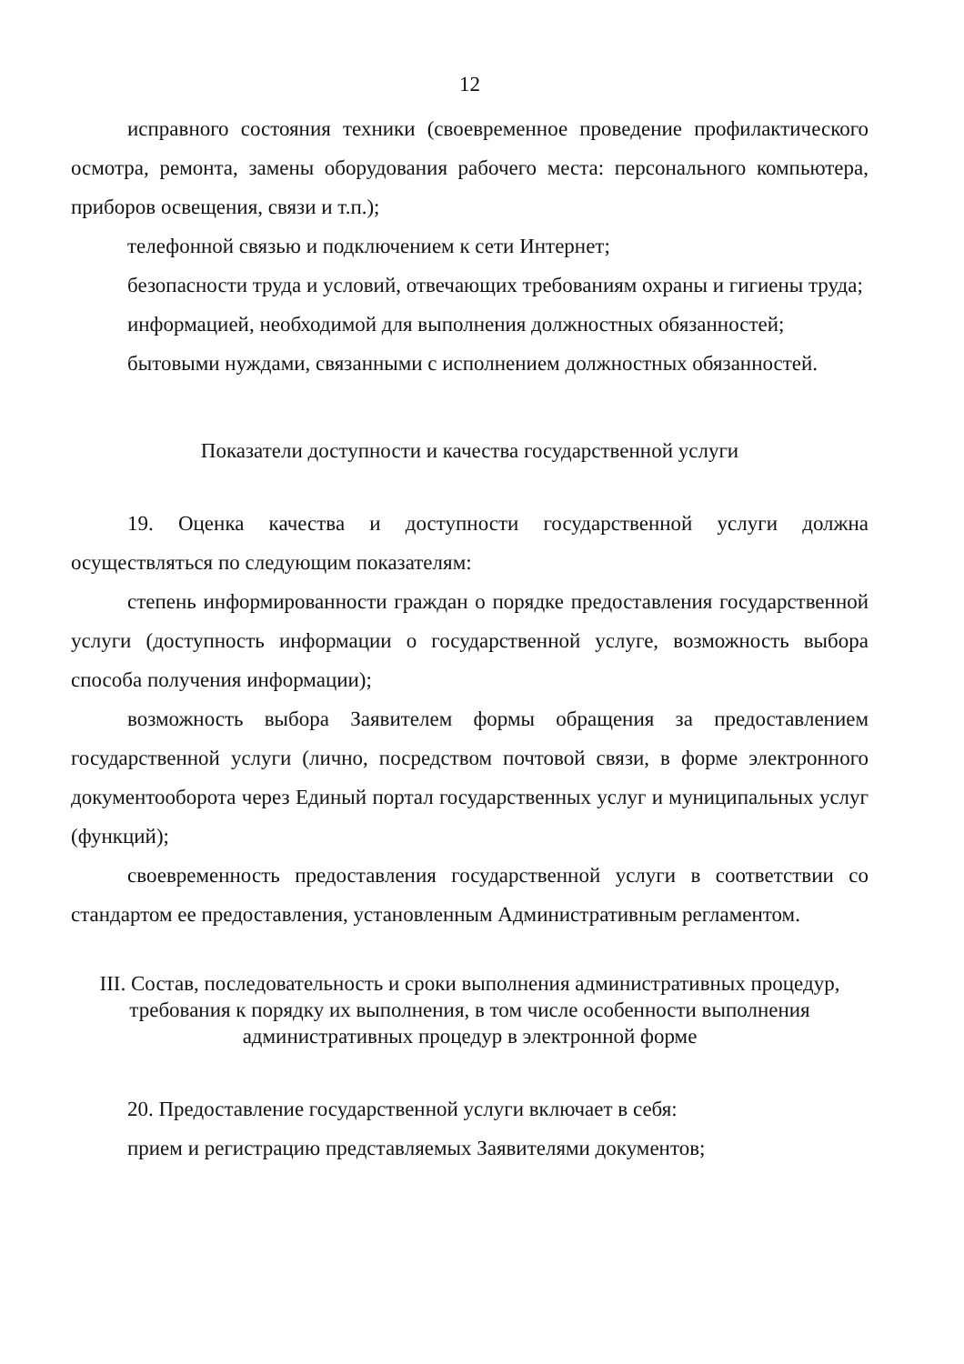12
исправного состояния техники (своевременное проведение профилактического осмотра, ремонта, замены оборудования рабочего места: персонального компьютера, приборов освещения, связи и т.п.);
телефонной связью и подключением к сети Интернет;
безопасности труда и условий, отвечающих требованиям охраны и гигиены труда;
информацией, необходимой для выполнения должностных обязанностей;
бытовыми нуждами, связанными с исполнением должностных обязанностей.
Показатели доступности и качества государственной услуги
19. Оценка качества и доступности государственной услуги должна осуществляться по следующим показателям:
степень информированности граждан о порядке предоставления государственной услуги (доступность информации о государственной услуге, возможность выбора способа получения информации);
возможность выбора Заявителем формы обращения за предоставлением государственной услуги (лично, посредством почтовой связи, в форме электронного документооборота через Единый портал государственных услуг и муниципальных услуг (функций);
своевременность предоставления государственной услуги в соответствии со стандартом ее предоставления, установленным Административным регламентом.
III. Состав, последовательность и сроки выполнения административных процедур, требования к порядку их выполнения, в том числе особенности выполнения административных процедур в электронной форме
20. Предоставление государственной услуги включает в себя:
прием и регистрацию представляемых Заявителями документов;